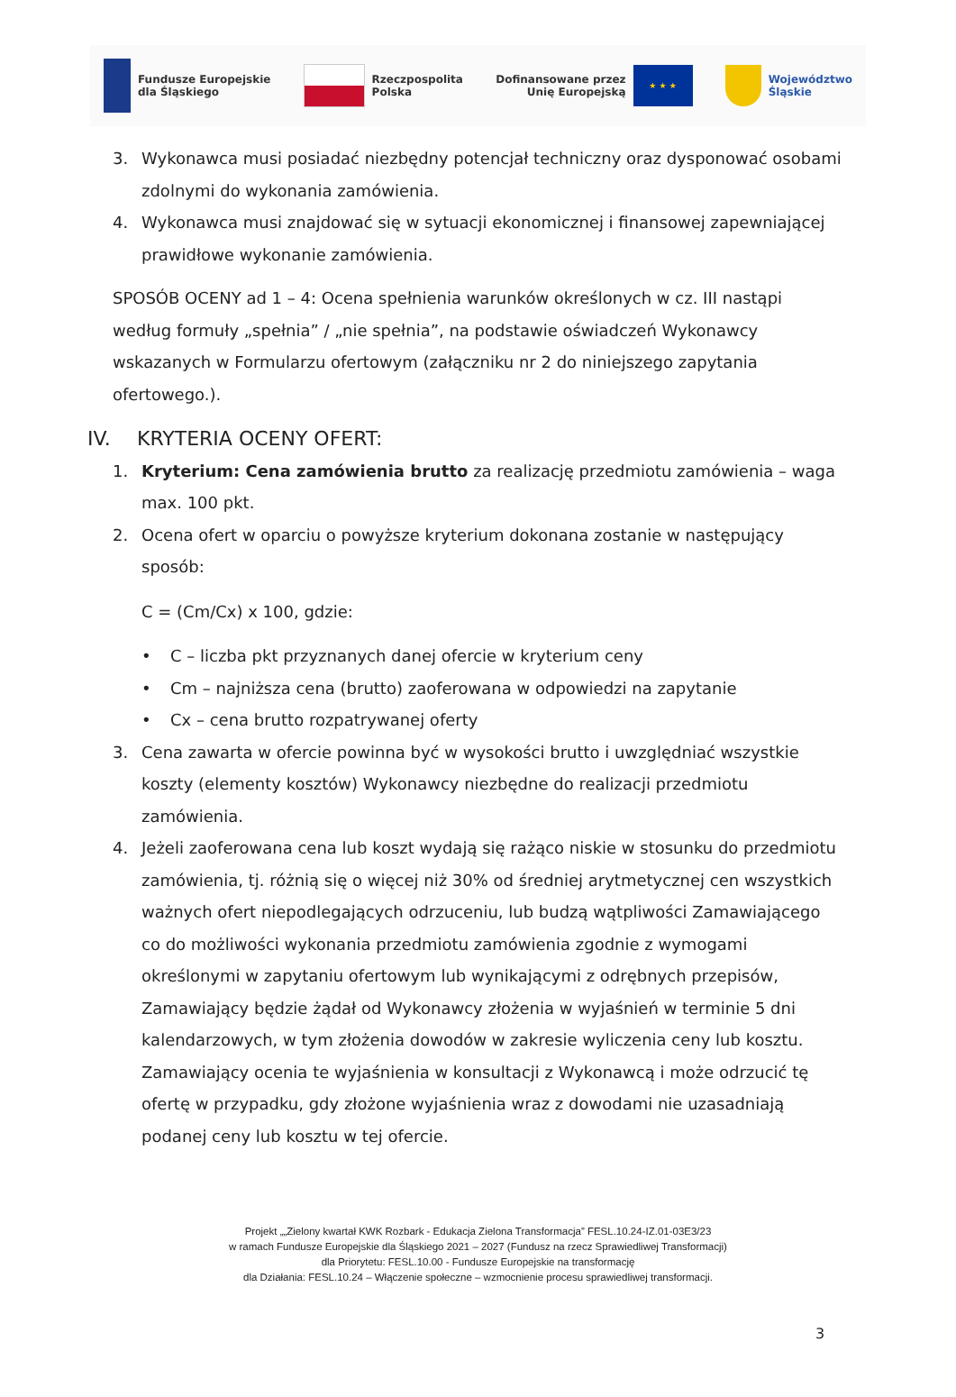Fundusze Europejskie
dla Śląskiego
Rzeczpospolita
Polska
Dofinansowane przez
Unię Europejską
★ ★ ★
Województwo
Śląskie
3. Wykonawca musi posiadać niezbędny potencjał techniczny oraz dysponować osobami zdolnymi do wykonania zamówienia.
4. Wykonawca musi znajdować się w sytuacji ekonomicznej i finansowej zapewniającej prawidłowe wykonanie zamówienia.
SPOSÓB OCENY ad 1 – 4: Ocena spełnienia warunków określonych w cz. III nastąpi według formuły „spełnia” / „nie spełnia”, na podstawie oświadczeń Wykonawcy wskazanych w Formularzu ofertowym (załączniku nr 2 do niniejszego zapytania ofertowego.).
IV. KRYTERIA OCENY OFERT:
1. Kryterium: Cena zamówienia brutto za realizację przedmiotu zamówienia – waga max. 100 pkt.
2. Ocena ofert w oparciu o powyższe kryterium dokonana zostanie w następujący sposób:
C = (Cm/Cx) x 100, gdzie:
• C – liczba pkt przyznanych danej ofercie w kryterium ceny
• Cm – najniższa cena (brutto) zaoferowana w odpowiedzi na zapytanie
• Cx – cena brutto rozpatrywanej oferty
3. Cena zawarta w ofercie powinna być w wysokości brutto i uwzględniać wszystkie koszty (elementy kosztów) Wykonawcy niezbędne do realizacji przedmiotu zamówienia.
4. Jeżeli zaoferowana cena lub koszt wydają się rażąco niskie w stosunku do przedmiotu zamówienia, tj. różnią się o więcej niż 30% od średniej arytmetycznej cen wszystkich ważnych ofert niepodlegających odrzuceniu, lub budzą wątpliwości Zamawiającego co do możliwości wykonania przedmiotu zamówienia zgodnie z wymogami określonymi w zapytaniu ofertowym lub wynikającymi z odrębnych przepisów, Zamawiający będzie żądał od Wykonawcy złożenia w wyjaśnień w terminie 5 dni kalendarzowych, w tym złożenia dowodów w zakresie wyliczenia ceny lub kosztu. Zamawiający ocenia te wyjaśnienia w konsultacji z Wykonawcą i może odrzucić tę ofertę w przypadku, gdy złożone wyjaśnienia wraz z dowodami nie uzasadniają podanej ceny lub kosztu w tej ofercie.
Projekt „„Zielony kwartał KWK Rozbark - Edukacja Zielona Transformacja” FESL.10.24-IZ.01-03E3/23
w ramach Fundusze Europejskie dla Śląskiego 2021 – 2027 (Fundusz na rzecz Sprawiedliwej Transformacji)
dla Priorytetu: FESL.10.00 - Fundusze Europejskie na transformację
dla Działania: FESL.10.24 – Włączenie społeczne – wzmocnienie procesu sprawiedliwej transformacji.
3